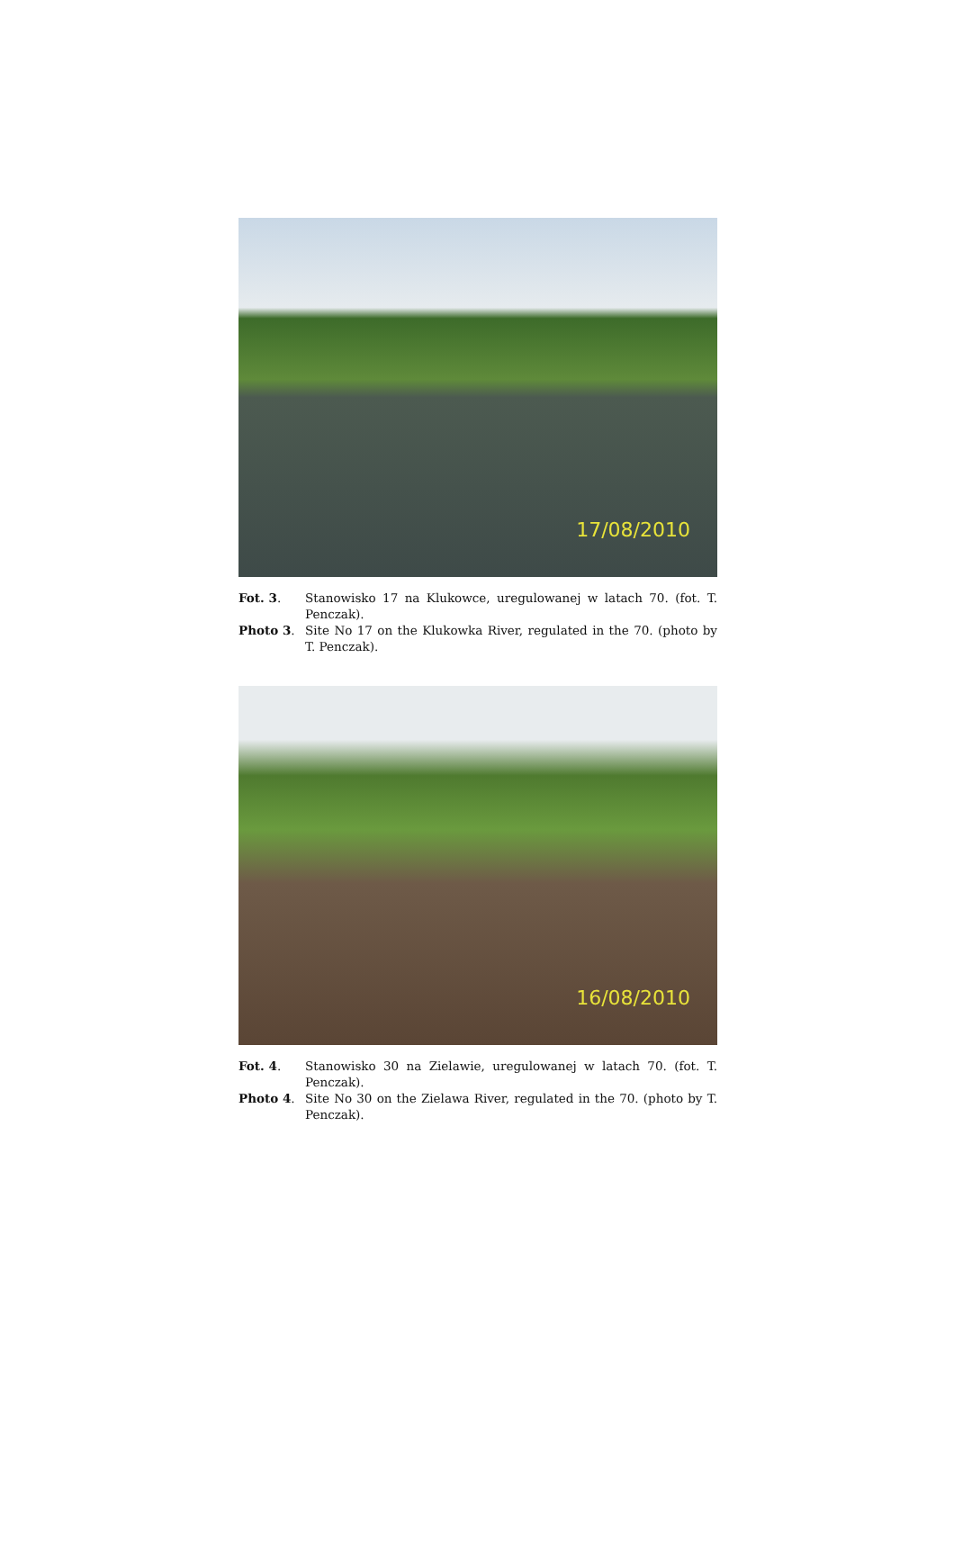17/08/2010
Fot. 3. Stanowisko 17 na Klukowce, uregulowanej w latach 70. (fot. T. Penczak).
Photo 3. Site No 17 on the Klukowka River, regulated in the 70. (photo by T. Penczak).
16/08/2010
Fot. 4. Stanowisko 30 na Zielawie, uregulowanej w latach 70. (fot. T. Penczak).
Photo 4. Site No 30 on the Zielawa River, regulated in the 70. (photo by T. Penczak).